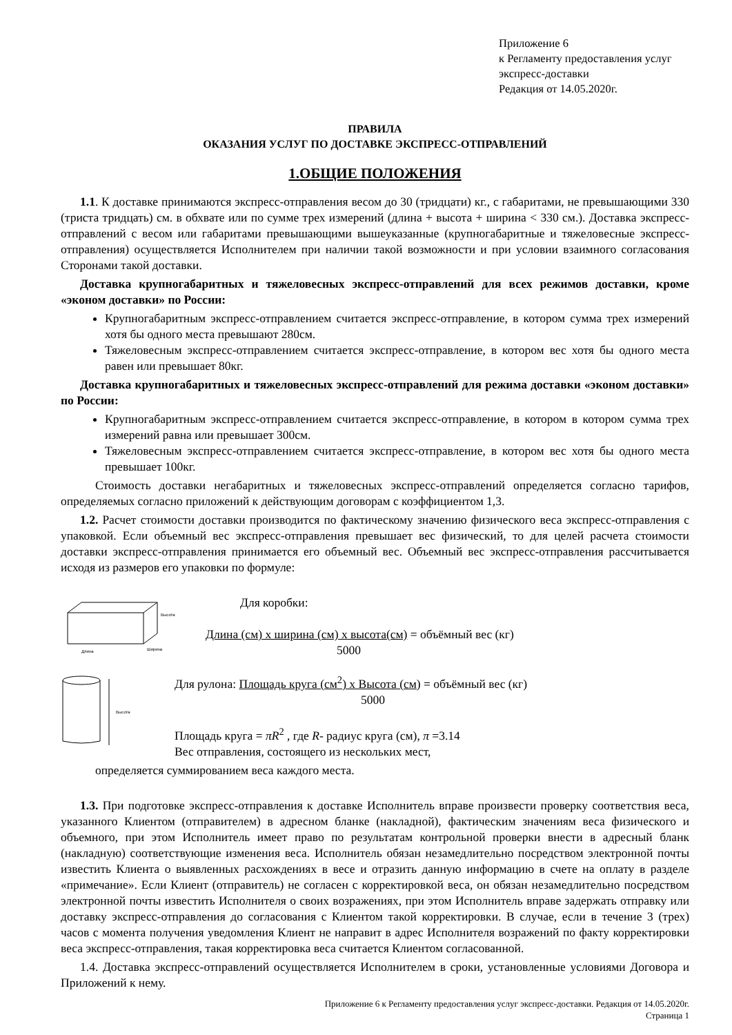Приложение 6
к Регламенту предоставления услуг
экспресс-доставки
Редакция от 14.05.2020г.
ПРАВИЛА
ОКАЗАНИЯ УСЛУГ ПО ДОСТАВКЕ ЭКСПРЕСС-ОТПРАВЛЕНИЙ
1.ОБЩИЕ ПОЛОЖЕНИЯ
1.1. К доставке принимаются экспресс-отправления весом до 30 (тридцати) кг., с габаритами, не превышающими 330 (триста тридцать) см. в обхвате или по сумме трех измерений (длина + высота + ширина < 330 см.). Доставка экспресс-отправлений с весом или габаритами превышающими вышеуказанные (крупногабаритные и тяжеловесные экспресс-отправления) осуществляется Исполнителем при наличии такой возможности и при условии взаимного согласования Сторонами такой доставки.
Доставка крупногабаритных и тяжеловесных экспресс-отправлений для всех режимов доставки, кроме «эконом доставки» по России:
Крупногабаритным экспресс-отправлением считается экспресс-отправление, в котором сумма трех измерений хотя бы одного места превышают 280см.
Тяжеловесным экспресс-отправлением считается экспресс-отправление, в котором вес хотя бы одного места равен или превышает 80кг.
Доставка крупногабаритных и тяжеловесных экспресс-отправлений для режима доставки «эконом доставки» по России:
Крупногабаритным экспресс-отправлением считается экспресс-отправление, в котором в котором сумма трех измерений равна или превышает 300см.
Тяжеловесным экспресс-отправлением считается экспресс-отправление, в котором вес хотя бы одного места превышает 100кг.
Стоимость доставки негабаритных и тяжеловесных экспресс-отправлений определяется согласно тарифов, определяемых согласно приложений к действующим договорам с коэффициентом 1,3.
1.2. Расчет стоимости доставки производится по фактическому значению физического веса экспресс-отправления с упаковкой. Если объемный вес экспресс-отправления превышает вес физический, то для целей расчета стоимости доставки экспресс-отправления принимается его объемный вес. Объемный вес экспресс-отправления рассчитывается исходя из размеров его упаковки по формуле:
Высота
Ширина
Длина
Для коробки:
Длина (см) x ширина (см) x высота(см) = объёмный вес (кг)
5000
Высота
Для рулона: Площадь круга (см<sup>2</sup>) x Высота (см) = объёмный вес (кг)
5000
Площадь круга = πR<sup>2</sup> , где R- радиус круга (см), π =3.14
Вес отправления, состоящего из нескольких мест,
определяется суммированием веса каждого места.
1.3. При подготовке экспресс-отправления к доставке Исполнитель вправе произвести проверку соответствия веса, указанного Клиентом (отправителем) в адресном бланке (накладной), фактическим значениям веса физического и объемного, при этом Исполнитель имеет право по результатам контрольной проверки внести в адресный бланк (накладную) соответствующие изменения веса. Исполнитель обязан незамедлительно посредством электронной почты известить Клиента о выявленных расхождениях в весе и отразить данную информацию в счете на оплату в разделе «примечание». Если Клиент (отправитель) не согласен с корректировкой веса, он обязан незамедлительно посредством электронной почты известить Исполнителя о своих возражениях, при этом Исполнитель вправе задержать отправку или доставку экспресс-отправления до согласования с Клиентом такой корректировки. В случае, если в течение 3 (трех) часов с момента получения уведомления Клиент не направит в адрес Исполнителя возражений по факту корректировки веса экспресс-отправления, такая корректировка веса считается Клиентом согласованной.
1.4. Доставка экспресс-отправлений осуществляется Исполнителем в сроки, установленные условиями Договора и Приложений к нему.
Приложение 6 к Регламенту предоставления услуг экспресс-доставки. Редакция от 14.05.2020г.
Страница 1